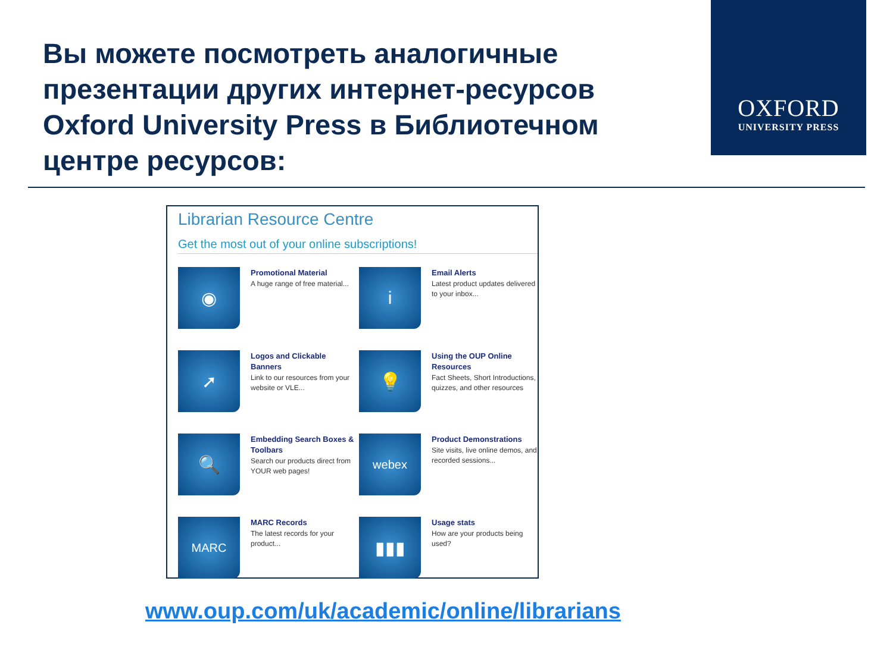OXFORD
UNIVERSITY PRESS
Вы можете посмотреть аналогичные презентации других интернет-ресурсов Oxford University Press в Библиотечном центре ресурсов:
Librarian Resource Centre
Get the most out of your online subscriptions!
◉
Promotional Material
A huge range of free material...
i
Email Alerts
Latest product updates delivered to your inbox...
➚
Logos and Clickable Banners
Link to our resources from your website or VLE...
💡
Using the OUP Online Resources
Fact Sheets, Short Introductions, quizzes, and other resources
🔍
Embedding Search Boxes & Toolbars
Search our products direct from YOUR web pages!
webex
Product Demonstrations
Site visits, live online demos, and recorded sessions...
MARC
MARC Records
The latest records for your product...
▮▮▮
Usage stats
How are your products being used?
www.oup.com/uk/academic/online/librarians